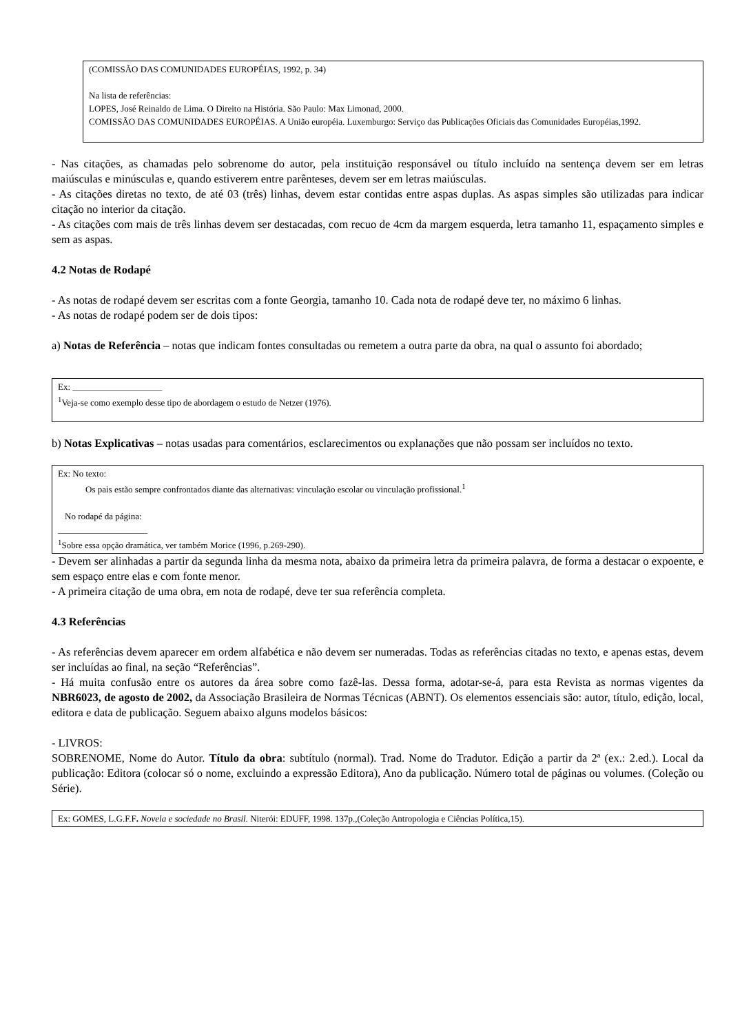(COMISSÃO DAS COMUNIDADES EUROPÉIAS, 1992, p. 34)
Na lista de referências:
LOPES, José Reinaldo de Lima. O Direito na História. São Paulo: Max Limonad, 2000.
COMISSÃO DAS COMUNIDADES EUROPÉIAS. A União européia. Luxemburgo: Serviço das Publicações Oficiais das Comunidades Européias,1992.
- Nas citações, as chamadas pelo sobrenome do autor, pela instituição responsável ou título incluído na sentença devem ser em letras maiúsculas e minúsculas e, quando estiverem entre parênteses, devem ser em letras maiúsculas.
- As citações diretas no texto, de até 03 (três) linhas, devem estar contidas entre aspas duplas. As aspas simples são utilizadas para indicar citação no interior da citação.
- As citações com mais de três linhas devem ser destacadas, com recuo de 4cm da margem esquerda, letra tamanho 11, espaçamento simples e sem as aspas.
4.2 Notas de Rodapé
- As notas de rodapé devem ser escritas com a fonte Georgia, tamanho 10. Cada nota de rodapé deve ter, no máximo 6 linhas.
- As notas de rodapé podem ser de dois tipos:
a) Notas de Referência – notas que indicam fontes consultadas ou remetem a outra parte da obra, na qual o assunto foi abordado;
Ex: ____________________
<sup>1</sup> Veja-se como exemplo desse tipo de abordagem o estudo de Netzer (1976).
b) Notas Explicativas – notas usadas para comentários, esclarecimentos ou explanações que não possam ser incluídos no texto.
Ex: No texto:
Os pais estão sempre confrontados diante das alternativas: vinculação escolar ou vinculação profissional.<sup>1</sup>
No rodapé da página:
____________________
<sup>1</sup> Sobre essa opção dramática, ver também Morice (1996, p.269-290).
- Devem ser alinhadas a partir da segunda linha da mesma nota, abaixo da primeira letra da primeira palavra, de forma a destacar o expoente, e sem espaço entre elas e com fonte menor.
- A primeira citação de uma obra, em nota de rodapé, deve ter sua referência completa.
4.3 Referências
- As referências devem aparecer em ordem alfabética e não devem ser numeradas. Todas as referências citadas no texto, e apenas estas, devem ser incluídas ao final, na seção “Referências”.
- Há muita confusão entre os autores da área sobre como fazê-las. Dessa forma, adotar-se-á, para esta Revista as normas vigentes da NBR6023, de agosto de 2002, da Associação Brasileira de Normas Técnicas (ABNT). Os elementos essenciais são: autor, título, edição, local, editora e data de publicação. Seguem abaixo alguns modelos básicos:
- LIVROS:
SOBRENOME, Nome do Autor. Título da obra: subtítulo (normal). Trad. Nome do Tradutor. Edição a partir da 2ª (ex.: 2.ed.). Local da publicação: Editora (colocar só o nome, excluindo a expressão Editora), Ano da publicação. Número total de páginas ou volumes. (Coleção ou Série).
Ex: GOMES, L.G.F.F. Novela e sociedade no Brasil. Niterói: EDUFF, 1998. 137p.,(Coleção Antropologia e Ciências Política,15).